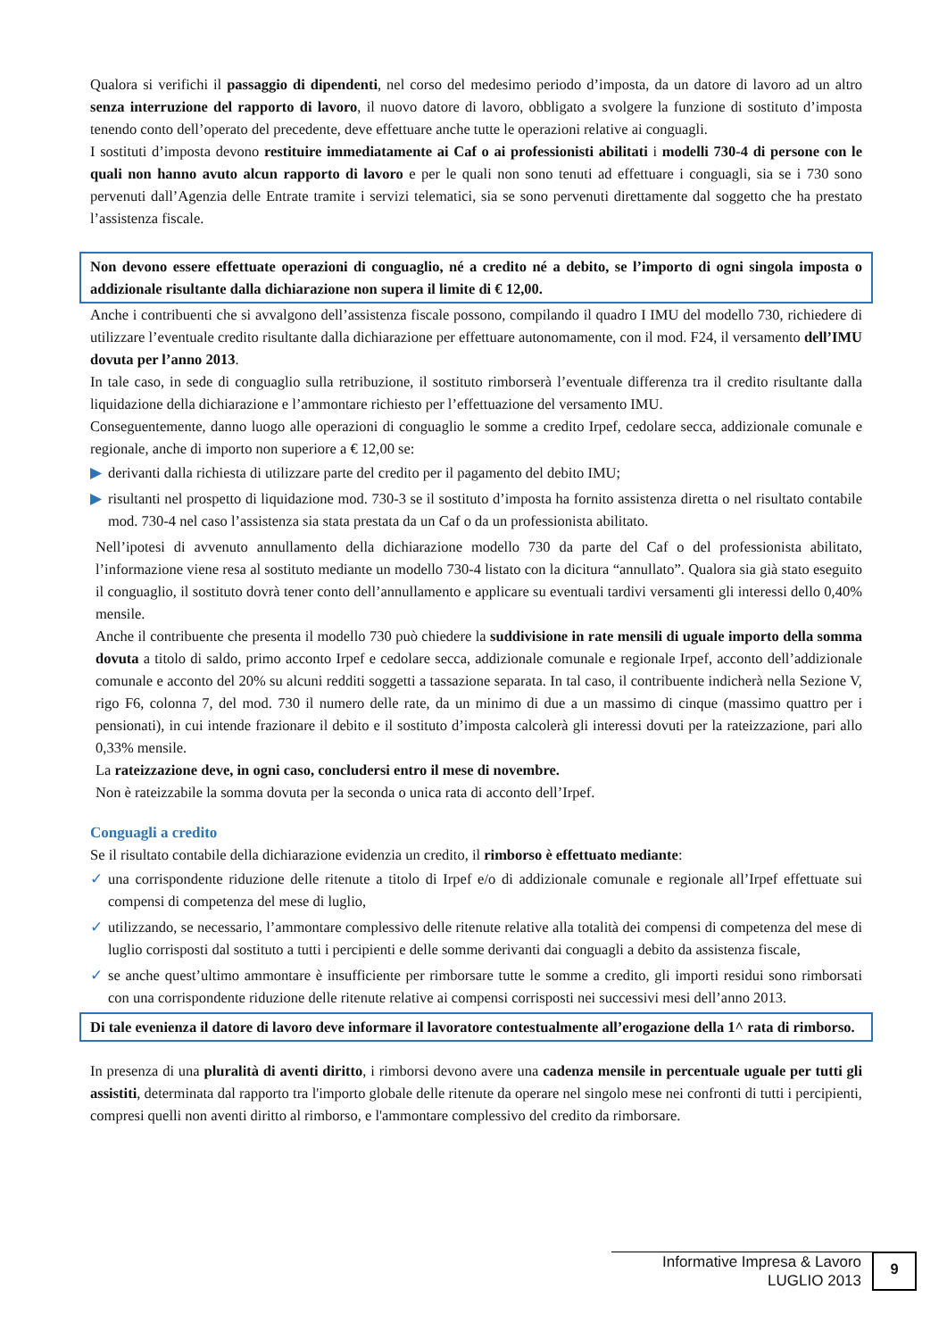Qualora si verifichi il passaggio di dipendenti, nel corso del medesimo periodo d’imposta, da un datore di lavoro ad un altro senza interruzione del rapporto di lavoro, il nuovo datore di lavoro, obbligato a svolgere la funzione di sostituto d’imposta tenendo conto dell’operato del precedente, deve effettuare anche tutte le operazioni relative ai conguagli.
I sostituti d’imposta devono restituire immediatamente ai Caf o ai professionisti abilitati i modelli 730-4 di persone con le quali non hanno avuto alcun rapporto di lavoro e per le quali non sono tenuti ad effettuare i conguagli, sia se i 730 sono pervenuti dall’Agenzia delle Entrate tramite i servizi telematici, sia se sono pervenuti direttamente dal soggetto che ha prestato l’assistenza fiscale.
Non devono essere effettuate operazioni di conguaglio, né a credito né a debito, se l’importo di ogni singola imposta o addizionale risultante dalla dichiarazione non supera il limite di € 12,00.
Anche i contribuenti che si avvalgono dell’assistenza fiscale possono, compilando il quadro I IMU del modello 730, richiedere di utilizzare l’eventuale credito risultante dalla dichiarazione per effettuare autonomamente, con il mod. F24, il versamento dell’IMU dovuta per l’anno 2013.
In tale caso, in sede di conguaglio sulla retribuzione, il sostituto rimborserà l’eventuale differenza tra il credito risultante dalla liquidazione della dichiarazione e l’ammontare richiesto per l’effettuazione del versamento IMU.
Conseguentemente, danno luogo alle operazioni di conguaglio le somme a credito Irpef, cedolare secca, addizionale comunale e regionale, anche di importo non superiore a € 12,00 se:
▶ derivanti dalla richiesta di utilizzare parte del credito per il pagamento del debito IMU;
▶ risultanti nel prospetto di liquidazione mod. 730-3 se il sostituto d’imposta ha fornito assistenza diretta o nel risultato contabile mod. 730-4 nel caso l’assistenza sia stata prestata da un Caf o da un professionista abilitato.
Nell’ipotesi di avvenuto annullamento della dichiarazione modello 730 da parte del Caf o del professionista abilitato, l’informazione viene resa al sostituto mediante un modello 730-4 listato con la dicitura “annullato”. Qualora sia già stato eseguito il conguaglio, il sostituto dovrà tener conto dell’annullamento e applicare su eventuali tardivi versamenti gli interessi dello 0,40% mensile.
Anche il contribuente che presenta il modello 730 può chiedere la suddivisione in rate mensili di uguale importo della somma dovuta a titolo di saldo, primo acconto Irpef e cedolare secca, addizionale comunale e regionale Irpef, acconto dell’addizionale comunale e acconto del 20% su alcuni redditi soggetti a tassazione separata. In tal caso, il contribuente indicherà nella Sezione V, rigo F6, colonna 7, del mod. 730 il numero delle rate, da un minimo di due a un massimo di cinque (massimo quattro per i pensionati), in cui intende frazionare il debito e il sostituto d’imposta calcolerà gli interessi dovuti per la rateizzazione, pari allo 0,33% mensile.
La rateizzazione deve, in ogni caso, concludersi entro il mese di novembre.
Non è rateizzabile la somma dovuta per la seconda o unica rata di acconto dell’Irpef.
Conguagli a credito
Se il risultato contabile della dichiarazione evidenzia un credito, il rimborso è effettuato mediante:
✓ una corrispondente riduzione delle ritenute a titolo di Irpef e/o di addizionale comunale e regionale all’Irpef effettuate sui compensi di competenza del mese di luglio,
✓ utilizzando, se necessario, l’ammontare complessivo delle ritenute relative alla totalità dei compensi di competenza del mese di luglio corrisposti dal sostituto a tutti i percipienti e delle somme derivanti dai conguagli a debito da assistenza fiscale,
✓ se anche quest’ultimo ammontare è insufficiente per rimborsare tutte le somme a credito, gli importi residui sono rimborsati con una corrispondente riduzione delle ritenute relative ai compensi corrisposti nei successivi mesi dell’anno 2013.
Di tale evenienza il datore di lavoro deve informare il lavoratore contestualmente all’erogazione della 1^ rata di rimborso.
In presenza di una pluralità di aventi diritto, i rimborsi devono avere una cadenza mensile in percentuale uguale per tutti gli assistiti, determinata dal rapporto tra l'importo globale delle ritenute da operare nel singolo mese nei confronti di tutti i percipienti, compresi quelli non aventi diritto al rimborso, e l'ammontare complessivo del credito da rimborsare.
Informative Impresa & Lavoro
LUGLIO 2013
9